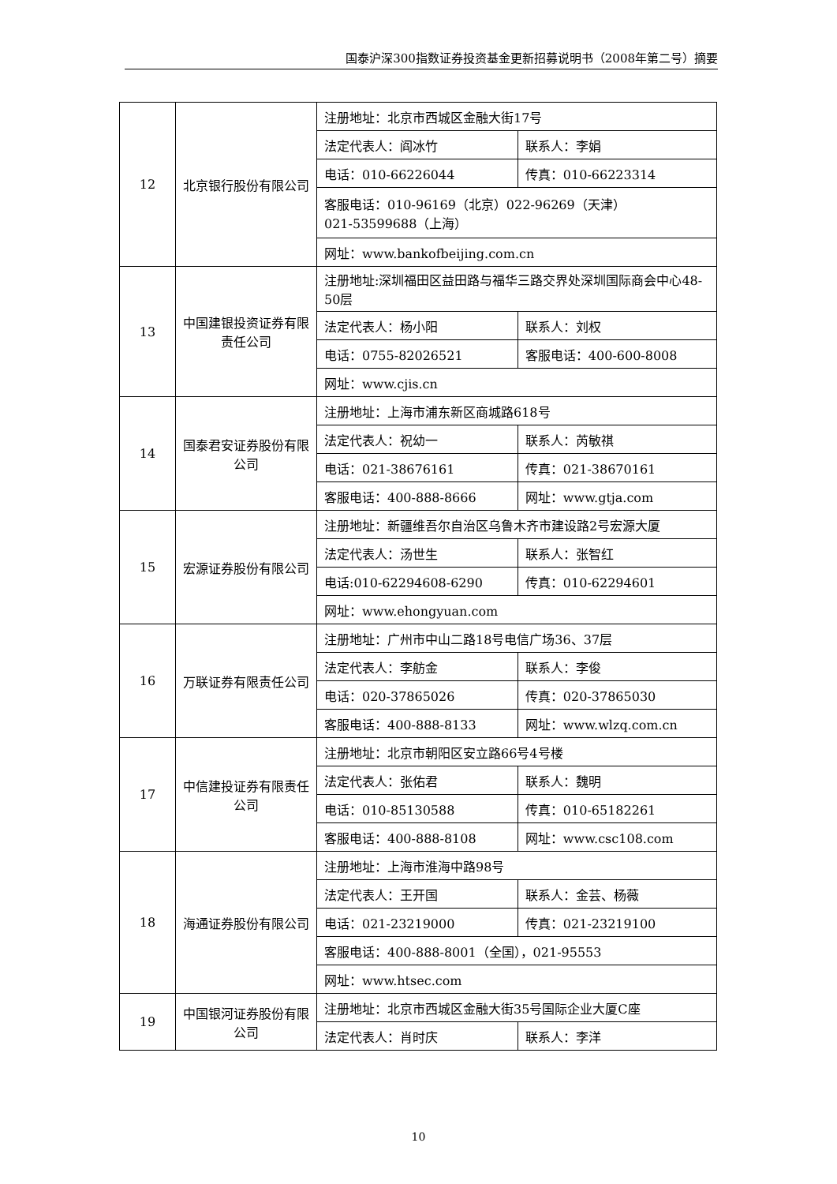国泰沪深300指数证券投资基金更新招募说明书（2008年第二号）摘要
| 12 | 北京银行股份有限公司 | 注册地址：北京市西城区金融大街17号 | |
| | | 法定代表人：阎冰竹 | 联系人：李娟 |
| | | 电话：010-66226044 | 传真：010-66223314 |
| | | 客服电话：010-96169（北京）022-96269（天津） 021-53599688（上海） | |
| | | 网址：www.bankofbeijing.com.cn | |
| 13 | 中国建银投资证券有限责任公司 | 注册地址:深圳福田区益田路与福华三路交界处深圳国际商会中心48-50层 | |
| | | 法定代表人：杨小阳 | 联系人：刘权 |
| | | 电话：0755-82026521 | 客服电话：400-600-8008 |
| | | 网址：www.cjis.cn | |
| 14 | 国泰君安证券股份有限公司 | 注册地址：上海市浦东新区商城路618号 | |
| | | 法定代表人：祝幼一 | 联系人：芮敏祺 |
| | | 电话：021-38676161 | 传真：021-38670161 |
| | | 客服电话：400-888-8666 | 网址：www.gtja.com |
| 15 | 宏源证券股份有限公司 | 注册地址：新疆维吾尔自治区乌鲁木齐市建设路2号宏源大厦 | |
| | | 法定代表人：汤世生 | 联系人：张智红 |
| | | 电话:010-62294608-6290 | 传真：010-62294601 |
| | | 网址：www.ehongyuan.com | |
| 16 | 万联证券有限责任公司 | 注册地址：广州市中山二路18号电信广场36、37层 | |
| | | 法定代表人：李舫金 | 联系人：李俊 |
| | | 电话：020-37865026 | 传真：020-37865030 |
| | | 客服电话：400-888-8133 | 网址：www.wlzq.com.cn |
| 17 | 中信建投证券有限责任公司 | 注册地址：北京市朝阳区安立路66号4号楼 | |
| | | 法定代表人：张佑君 | 联系人：魏明 |
| | | 电话：010-85130588 | 传真：010-65182261 |
| | | 客服电话：400-888-8108 | 网址：www.csc108.com |
| 18 | 海通证券股份有限公司 | 注册地址：上海市淮海中路98号 | |
| | | 法定代表人：王开国 | 联系人：金芸、杨薇 |
| | | 电话：021-23219000 | 传真：021-23219100 |
| | | 客服电话：400-888-8001（全国），021-95553 | |
| | | 网址：www.htsec.com | |
| 19 | 中国银河证券股份有限公司 | 注册地址：北京市西城区金融大街35号国际企业大厦C座 | |
| | | 法定代表人：肖时庆 | 联系人：李洋 |
10